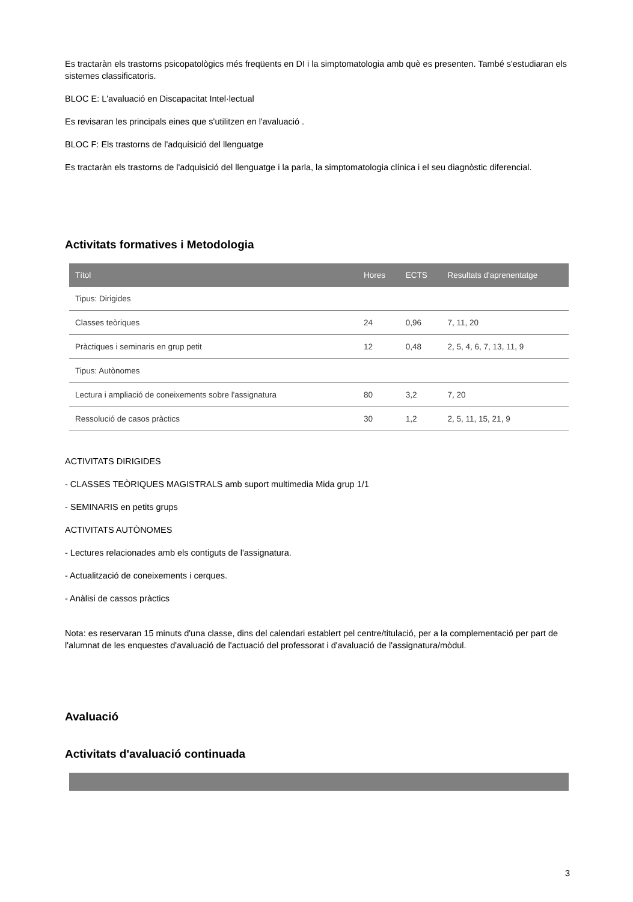Es tractaràn els trastorns psicopatològics més freqüents en DI i la simptomatologia amb què es presenten. També s'estudiaran els sistemes classificatoris.
BLOC E: L'avaluació en Discapacitat Intel·lectual
Es revisaran les principals eines que s'utilitzen en l'avaluació .
BLOC F: Els trastorns de l'adquisició del llenguatge
Es tractaràn els trastorns de l'adquisició del llenguatge i la parla, la simptomatologia clínica i el seu diagnòstic diferencial.
Activitats formatives i Metodologia
| Títol | Hores | ECTS | Resultats d'aprenentatge |
| --- | --- | --- | --- |
| Tipus: Dirigides | | | |
| Classes teòriques | 24 | 0,96 | 7, 11, 20 |
| Pràctiques i seminaris en grup petit | 12 | 0,48 | 2, 5, 4, 6, 7, 13, 11, 9 |
| Tipus: Autònomes | | | |
| Lectura i ampliació de coneixements sobre l'assignatura | 80 | 3,2 | 7, 20 |
| Ressolució de casos pràctics | 30 | 1,2 | 2, 5, 11, 15, 21, 9 |
ACTIVITATS DIRIGIDES
- CLASSES TEÒRIQUES MAGISTRALS amb suport multimedia Mida grup 1/1
- SEMINARIS en petits grups
ACTIVITATS AUTÒNOMES
- Lectures relacionades amb els contiguts de l'assignatura.
- Actualització de coneixements i cerques.
- Anàlisi de cassos pràctics
Nota: es reservaran 15 minuts d'una classe, dins del calendari establert pel centre/titulació, per a la complementació per part de l'alumnat de les enquestes d'avaluació de l'actuació del professorat i d'avaluació de l'assignatura/mòdul.
Avaluació
Activitats d'avaluació continuada
3